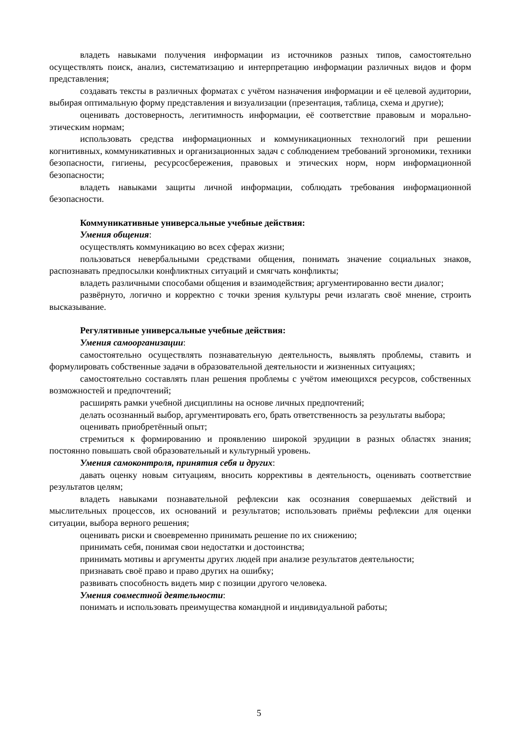владеть навыками получения информации из источников разных типов, самостоятельно осуществлять поиск, анализ, систематизацию и интерпретацию информации различных видов и форм представления;
создавать тексты в различных форматах с учётом назначения информации и её целевой аудитории, выбирая оптимальную форму представления и визуализации (презентация, таблица, схема и другие);
оценивать достоверность, легитимность информации, её соответствие правовым и морально-этическим нормам;
использовать средства информационных и коммуникационных технологий при решении когнитивных, коммуникативных и организационных задач с соблюдением требований эргономики, техники безопасности, гигиены, ресурсосбережения, правовых и этических норм, норм информационной безопасности;
владеть навыками защиты личной информации, соблюдать требования информационной безопасности.
Коммуникативные универсальные учебные действия:
Умения общения:
осуществлять коммуникацию во всех сферах жизни;
пользоваться невербальными средствами общения, понимать значение социальных знаков, распознавать предпосылки конфликтных ситуаций и смягчать конфликты;
владеть различными способами общения и взаимодействия; аргументированно вести диалог;
развёрнуто, логично и корректно с точки зрения культуры речи излагать своё мнение, строить высказывание.
Регулятивные универсальные учебные действия:
Умения самоорганизации:
самостоятельно осуществлять познавательную деятельность, выявлять проблемы, ставить и формулировать собственные задачи в образовательной деятельности и жизненных ситуациях;
самостоятельно составлять план решения проблемы с учётом имеющихся ресурсов, собственных возможностей и предпочтений;
расширять рамки учебной дисциплины на основе личных предпочтений;
делать осознанный выбор, аргументировать его, брать ответственность за результаты выбора;
оценивать приобретённый опыт;
стремиться к формированию и проявлению широкой эрудиции в разных областях знания; постоянно повышать свой образовательный и культурный уровень.
Умения самоконтроля, принятия себя и других:
давать оценку новым ситуациям, вносить коррективы в деятельность, оценивать соответствие результатов целям;
владеть навыками познавательной рефлексии как осознания совершаемых действий и мыслительных процессов, их оснований и результатов; использовать приёмы рефлексии для оценки ситуации, выбора верного решения;
оценивать риски и своевременно принимать решение по их снижению;
принимать себя, понимая свои недостатки и достоинства;
принимать мотивы и аргументы других людей при анализе результатов деятельности;
признавать своё право и право других на ошибку;
развивать способность видеть мир с позиции другого человека.
Умения совместной деятельности:
понимать и использовать преимущества командной и индивидуальной работы;
5